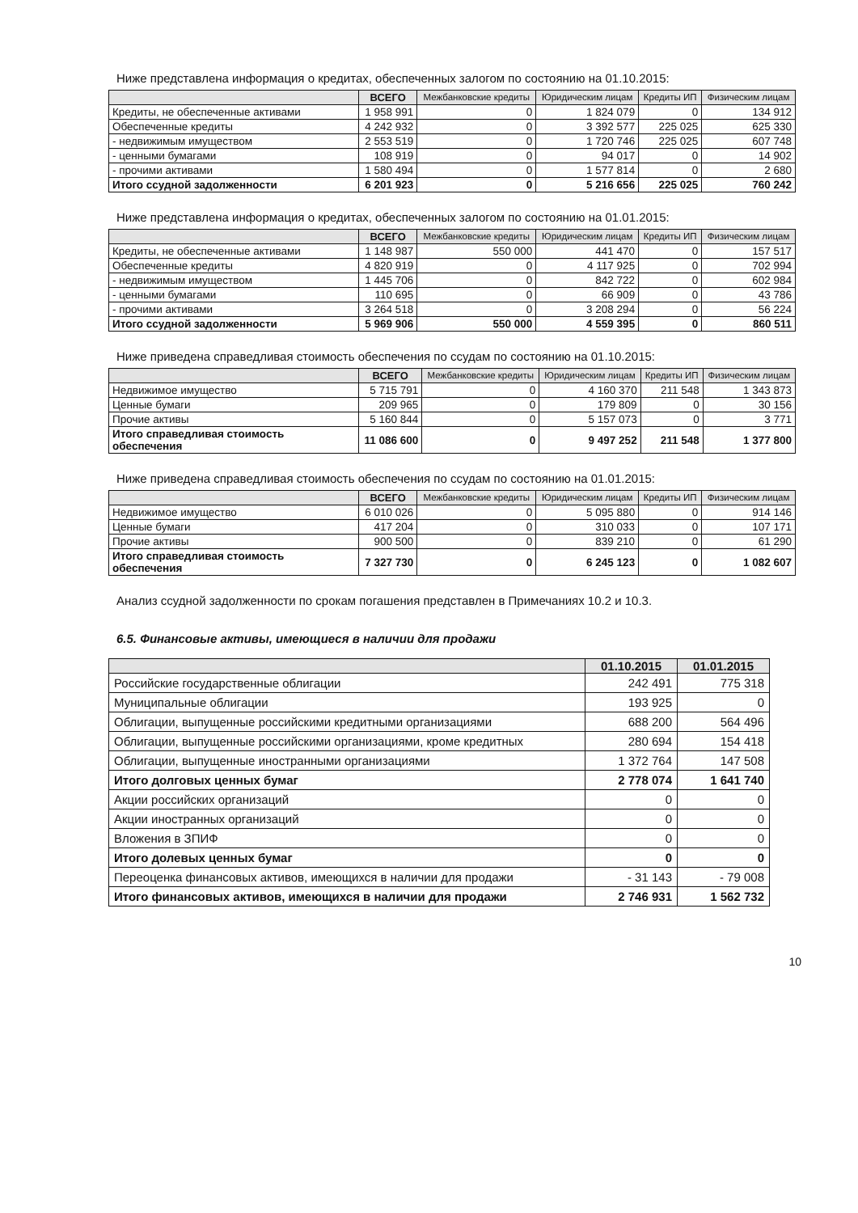Ниже представлена информация о кредитах, обеспеченных залогом по состоянию на 01.10.2015:
| | ВСЕГО | Межбанковские кредиты | Юридическим лицам | Кредиты ИП | Физическим лицам |
| --- | --- | --- | --- | --- | --- |
| Кредиты, не обеспеченные активами | 1 958 991 | 0 | 1 824 079 | 0 | 134 912 |
| Обеспеченные кредиты | 4 242 932 | 0 | 3 392 577 | 225 025 | 625 330 |
| - недвижимым имуществом | 2 553 519 | 0 | 1 720 746 | 225 025 | 607 748 |
| - ценными бумагами | 108 919 | 0 | 94 017 | 0 | 14 902 |
| - прочими активами | 1 580 494 | 0 | 1 577 814 | 0 | 2 680 |
| Итого ссудной задолженности | 6 201 923 | 0 | 5 216 656 | 225 025 | 760 242 |
Ниже представлена информация о кредитах, обеспеченных залогом по состоянию на 01.01.2015:
| | ВСЕГО | Межбанковские кредиты | Юридическим лицам | Кредиты ИП | Физическим лицам |
| --- | --- | --- | --- | --- | --- |
| Кредиты, не обеспеченные активами | 1 148 987 | 550 000 | 441 470 | 0 | 157 517 |
| Обеспеченные кредиты | 4 820 919 | 0 | 4 117 925 | 0 | 702 994 |
| - недвижимым имуществом | 1 445 706 | 0 | 842 722 | 0 | 602 984 |
| - ценными бумагами | 110 695 | 0 | 66 909 | 0 | 43 786 |
| - прочими активами | 3 264 518 | 0 | 3 208 294 | 0 | 56 224 |
| Итого ссудной задолженности | 5 969 906 | 550 000 | 4 559 395 | 0 | 860 511 |
Ниже приведена справедливая стоимость обеспечения по ссудам по состоянию на 01.10.2015:
| | ВСЕГО | Межбанковские кредиты | Юридическим лицам | Кредиты ИП | Физическим лицам |
| --- | --- | --- | --- | --- | --- |
| Недвижимое имущество | 5 715 791 | 0 | 4 160 370 | 211 548 | 1 343 873 |
| Ценные бумаги | 209 965 | 0 | 179 809 | 0 | 30 156 |
| Прочие активы | 5 160 844 | 0 | 5 157 073 | 0 | 3 771 |
| Итого справедливая стоимость обеспечения | 11 086 600 | 0 | 9 497 252 | 211 548 | 1 377 800 |
Ниже приведена справедливая стоимость обеспечения по ссудам по состоянию на 01.01.2015:
| | ВСЕГО | Межбанковские кредиты | Юридическим лицам | Кредиты ИП | Физическим лицам |
| --- | --- | --- | --- | --- | --- |
| Недвижимое имущество | 6 010 026 | 0 | 5 095 880 | 0 | 914 146 |
| Ценные бумаги | 417 204 | 0 | 310 033 | 0 | 107 171 |
| Прочие активы | 900 500 | 0 | 839 210 | 0 | 61 290 |
| Итого справедливая стоимость обеспечения | 7 327 730 | 0 | 6 245 123 | 0 | 1 082 607 |
Анализ ссудной задолженности по срокам погашения представлен в Примечаниях 10.2 и 10.3.
6.5. Финансовые активы, имеющиеся в наличии для продажи
| | 01.10.2015 | 01.01.2015 |
| --- | --- | --- |
| Российские государственные облигации | 242 491 | 775 318 |
| Муниципальные облигации | 193 925 | 0 |
| Облигации, выпущенные российскими кредитными организациями | 688 200 | 564 496 |
| Облигации, выпущенные российскими организациями, кроме кредитных | 280 694 | 154 418 |
| Облигации, выпущенные иностранными организациями | 1 372 764 | 147 508 |
| Итого долговых ценных бумаг | 2 778 074 | 1 641 740 |
| Акции российских организаций | 0 | 0 |
| Акции иностранных организаций | 0 | 0 |
| Вложения в ЗПИФ | 0 | 0 |
| Итого долевых ценных бумаг | 0 | 0 |
| Переоценка финансовых активов, имеющихся в наличии для продажи | - 31 143 | - 79 008 |
| Итого финансовых активов, имеющихся в наличии для продажи | 2 746 931 | 1 562 732 |
10